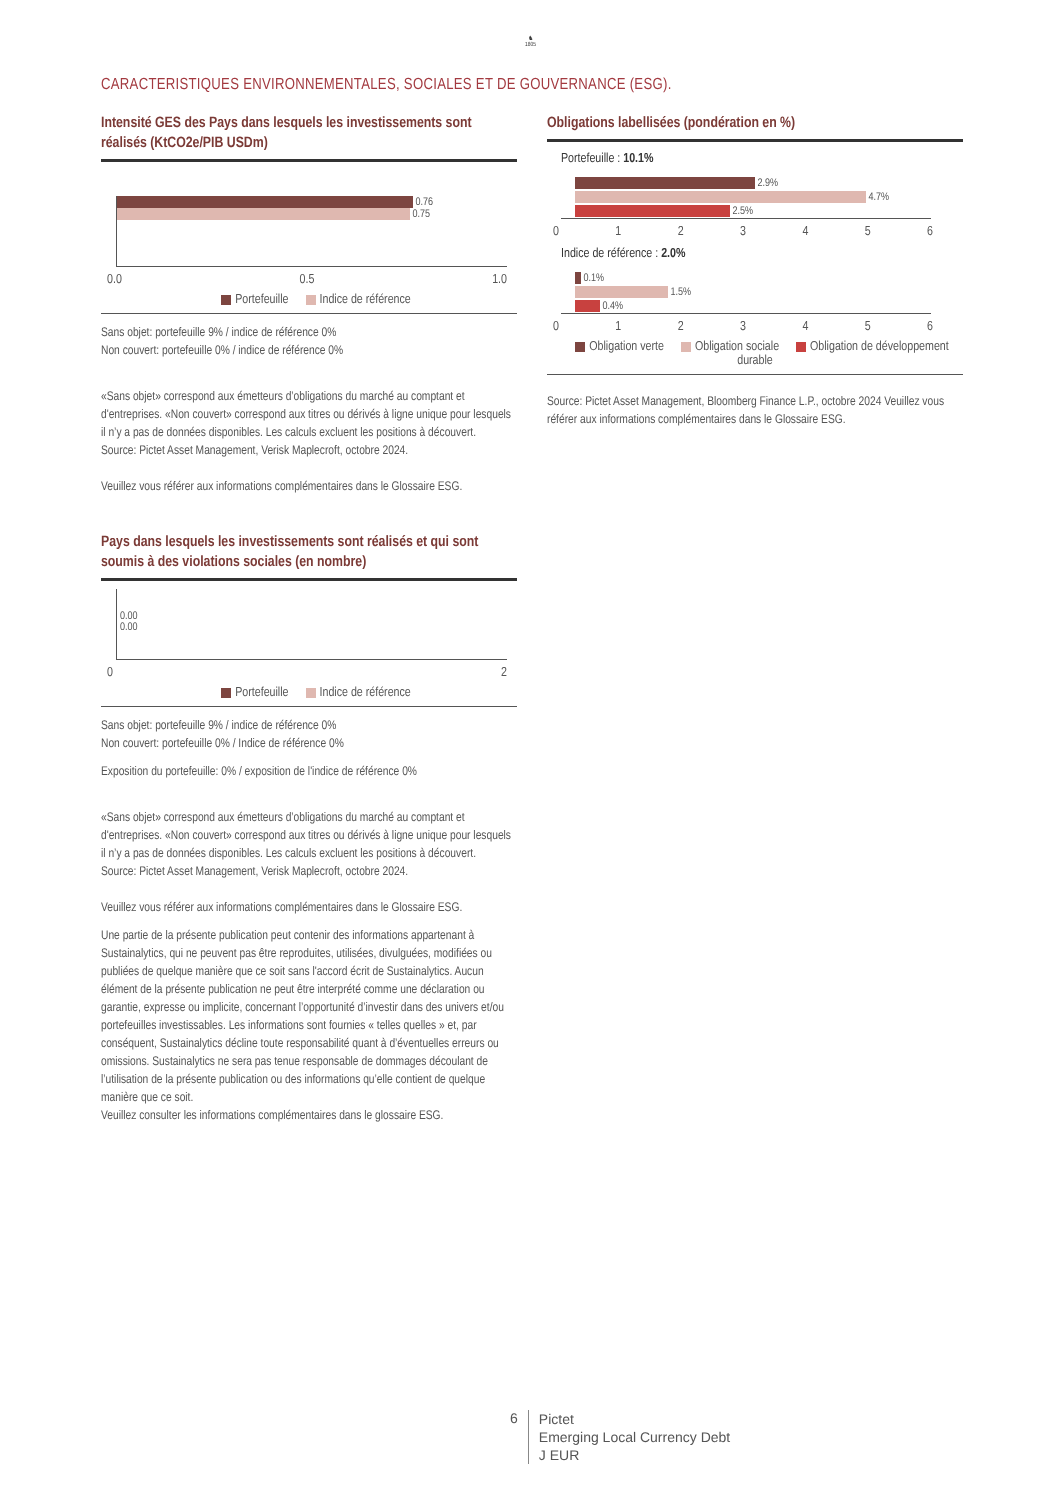♞
1805
CARACTERISTIQUES ENVIRONNEMENTALES, SOCIALES ET DE GOUVERNANCE (ESG).
Intensité GES des Pays dans lesquels les investissements sont réalisés (KtCO2e/PIB USDm)
0.76
0.75
0.0 0.5 1.0
Portefeuille Indice de référence
Sans objet: portefeuille 9% / indice de référence 0%
Non couvert: portefeuille 0% / indice de référence 0%
«Sans objet» correspond aux émetteurs d’obligations du marché au comptant et d'entreprises. «Non couvert» correspond aux titres ou dérivés à ligne unique pour lesquels il n’y a pas de données disponibles. Les calculs excluent les positions à découvert.
Source: Pictet Asset Management, Verisk Maplecroft, octobre 2024.
Veuillez vous référer aux informations complémentaires dans le Glossaire ESG.
Pays dans lesquels les investissements sont réalisés et qui sont soumis à des violations sociales (en nombre)
0.00
0.00
02
Portefeuille Indice de référence
Sans objet: portefeuille 9% / indice de référence 0%
Non couvert: portefeuille 0% / Indice de référence 0%
Exposition du portefeuille: 0% / exposition de l'indice de référence 0%
«Sans objet» correspond aux émetteurs d’obligations du marché au comptant et d'entreprises. «Non couvert» correspond aux titres ou dérivés à ligne unique pour lesquels il n’y a pas de données disponibles. Les calculs excluent les positions à découvert.
Source: Pictet Asset Management, Verisk Maplecroft, octobre 2024.
Veuillez vous référer aux informations complémentaires dans le Glossaire ESG.
Une partie de la présente publication peut contenir des informations appartenant à Sustainalytics, qui ne peuvent pas être reproduites, utilisées, divulguées, modifiées ou publiées de quelque manière que ce soit sans l'accord écrit de Sustainalytics. Aucun élément de la présente publication ne peut être interprété comme une déclaration ou garantie, expresse ou implicite, concernant l’opportunité d’investir dans des univers et/ou portefeuilles investissables. Les informations sont fournies « telles quelles » et, par conséquent, Sustainalytics décline toute responsabilité quant à d’éventuelles erreurs ou omissions. Sustainalytics ne sera pas tenue responsable de dommages découlant de l’utilisation de la présente publication ou des informations qu’elle contient de quelque manière que ce soit.
Veuillez consulter les informations complémentaires dans le glossaire ESG.
Obligations labellisées (pondération en %)
Portefeuille : 10.1%
2.9%
4.7%
2.5%
0123456
Indice de référence : 2.0%
0.1%
1.5%
0.4%
0123456
Obligation verte Obligation sociale Obligation de développement durable
Source: Pictet Asset Management, Bloomberg Finance L.P., octobre 2024 Veuillez vous référer aux informations complémentaires dans le Glossaire ESG.
6
Pictet
Emerging Local Currency Debt
J EUR